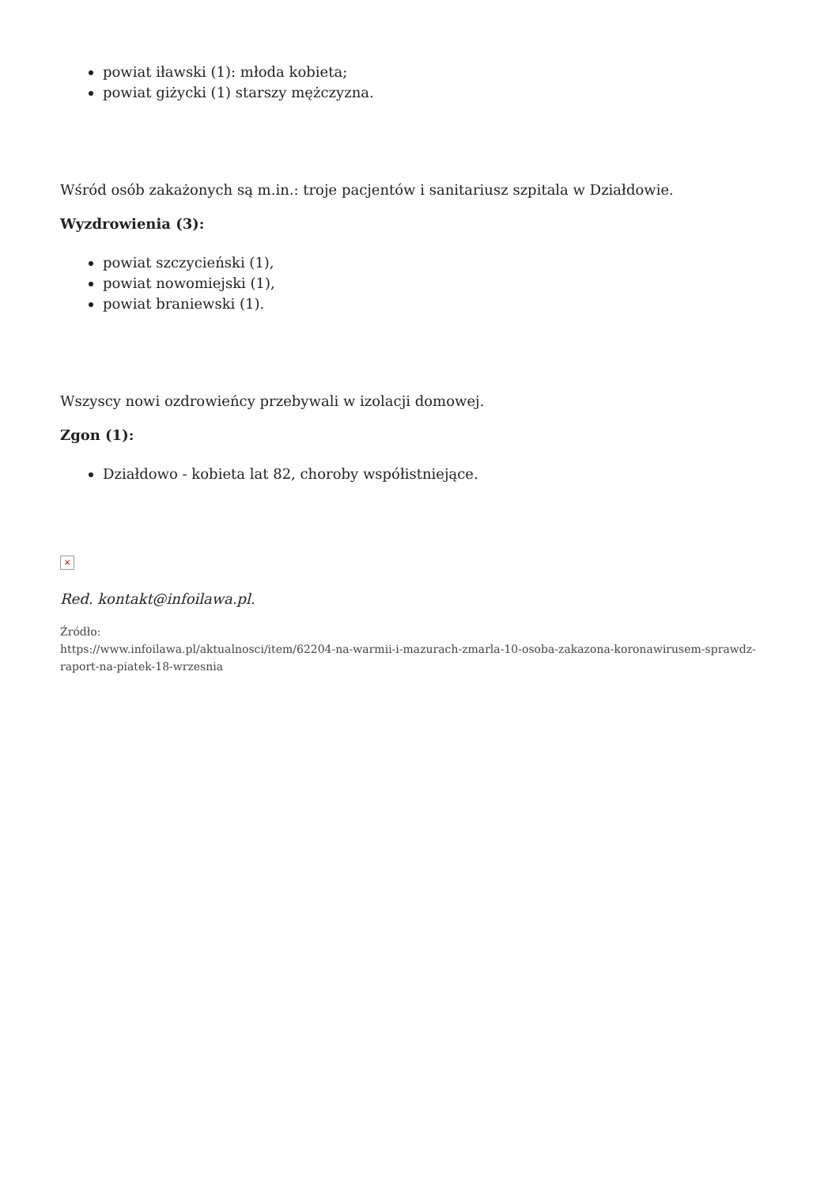powiat iławski (1): młoda kobieta;
powiat giżycki (1) starszy mężczyzna.
Wśród osób zakażonych są m.in.: troje pacjentów i sanitariusz szpitala w Działdowie.
Wyzdrowienia (3):
powiat szczycieński (1),
powiat nowomiejski (1),
powiat braniewski (1).
Wszyscy nowi ozdrowieńcy przebywali w izolacji domowej.
Zgon (1):
Działdowo - kobieta lat 82, choroby współistniejące.
×
Red. kontakt@infoilawa.pl.
Źródło:
https://www.infoilawa.pl/aktualnosci/item/62204-na-warmii-i-mazurach-zmarla-10-osoba-zakazona-koronawirusem-sprawdz-raport-na-piatek-18-wrzesnia